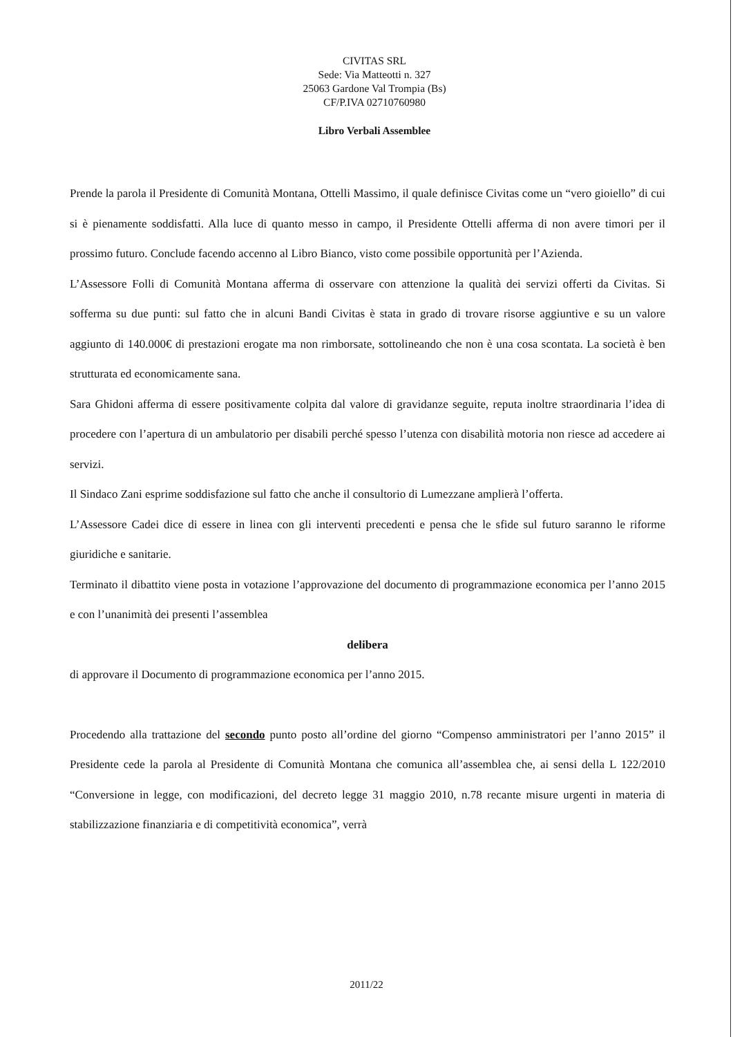CIVITAS SRL
Sede: Via Matteotti n. 327
25063 Gardone Val Trompia (Bs)
CF/P.IVA 02710760980
Libro Verbali Assemblee
Prende la parola il Presidente di Comunità Montana, Ottelli Massimo, il quale definisce Civitas come un “vero gioiello” di cui si è pienamente soddisfatti. Alla luce di quanto messo in campo, il Presidente Ottelli afferma di non avere timori per il prossimo futuro. Conclude facendo accenno al Libro Bianco, visto come possibile opportunità per l’Azienda.
L’Assessore Folli di Comunità Montana afferma di osservare con attenzione la qualità dei servizi offerti da Civitas. Si sofferma su due punti: sul fatto che in alcuni Bandi Civitas è stata in grado di trovare risorse aggiuntive e su un valore aggiunto di 140.000€ di prestazioni erogate ma non rimborsate, sottolineando che non è una cosa scontata. La società è ben strutturata ed economicamente sana.
Sara Ghidoni afferma di essere positivamente colpita dal valore di gravidanze seguite, reputa inoltre straordinaria l’idea di procedere con l’apertura di un ambulatorio per disabili perché spesso l’utenza con disabilità motoria non riesce ad accedere ai servizi.
Il Sindaco Zani esprime soddisfazione sul fatto che anche il consultorio di Lumezzane amplierà l’offerta.
L’Assessore Cadei dice di essere in linea con gli interventi precedenti e pensa che le sfide sul futuro saranno le riforme giuridiche e sanitarie.
Terminato il dibattito viene posta in votazione l’approvazione del documento di programmazione economica per l’anno 2015 e con l’unanimità dei presenti l’assemblea
delibera
di approvare il Documento di programmazione economica per l’anno 2015.
Procedendo alla trattazione del secondo punto posto all’ordine del giorno “Compenso amministratori per l’anno 2015” il Presidente cede la parola al Presidente di Comunità Montana che comunica all’assemblea che, ai sensi della L 122/2010 “Conversione in legge, con modificazioni, del decreto legge 31 maggio 2010, n.78 recante misure urgenti in materia di stabilizzazione finanziaria e di competitività economica”, verrà
2011/22